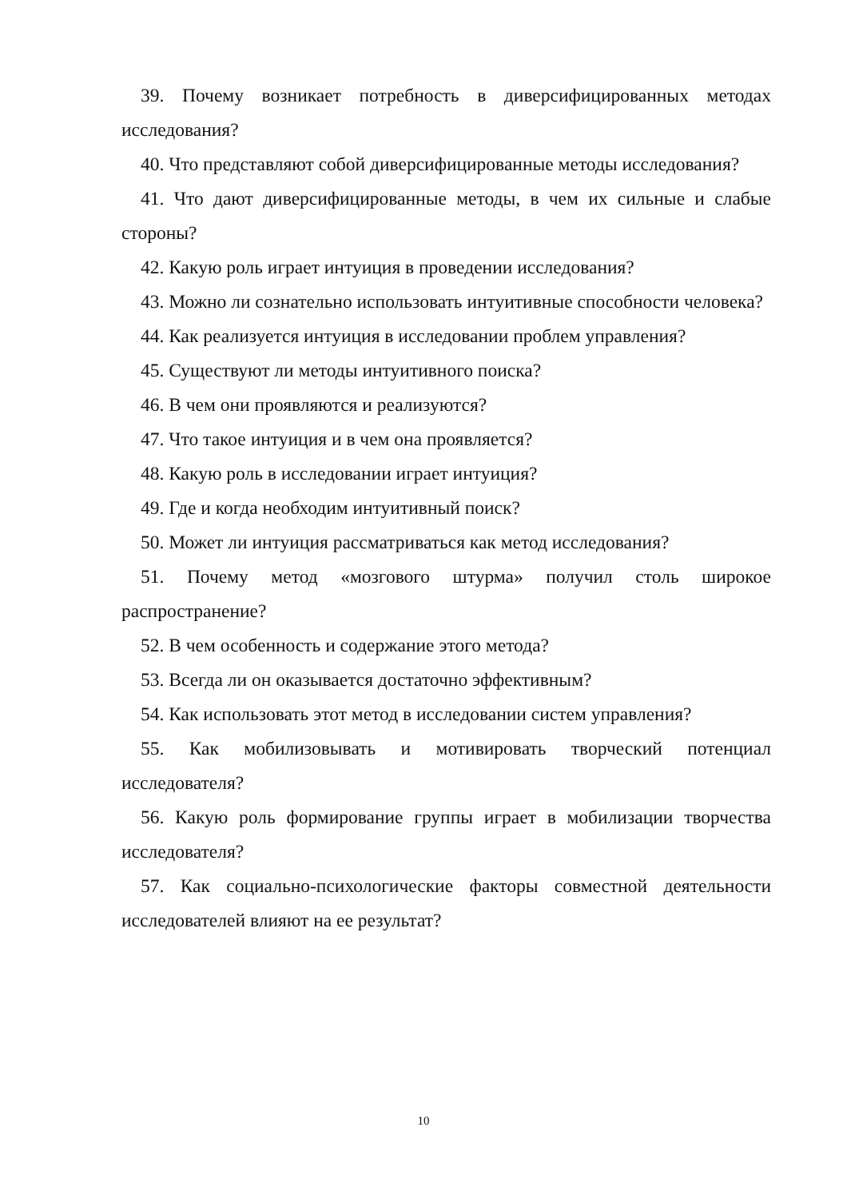39. Почему возникает потребность в диверсифицированных методах исследования?
40. Что представляют собой диверсифицированные методы исследования?
41. Что дают диверсифицированные методы, в чем их сильные и слабые стороны?
42. Какую роль играет интуиция в проведении исследования?
43. Можно ли сознательно использовать интуитивные способности человека?
44. Как реализуется интуиция в исследовании проблем управления?
45. Существуют ли методы интуитивного поиска?
46. В чем они проявляются и реализуются?
47. Что такое интуиция и в чем она проявляется?
48. Какую роль в исследовании играет интуиция?
49. Где и когда необходим интуитивный поиск?
50. Может ли интуиция рассматриваться как метод исследования?
51. Почему метод «мозгового штурма» получил столь широкое распространение?
52. В чем особенность и содержание этого метода?
53. Всегда ли он оказывается достаточно эффективным?
54. Как использовать этот метод в исследовании систем управления?
55. Как мобилизовывать и мотивировать творческий потенциал исследователя?
56. Какую роль формирование группы играет в мобилизации творчества исследователя?
57. Как социально-психологические факторы совместной деятельности исследователей влияют на ее результат?
10